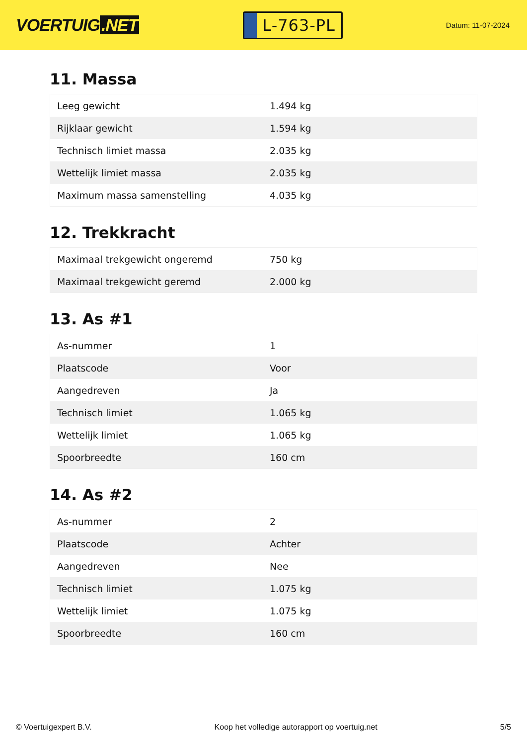VOERTUIG.NET
L-763-PL
Datum: 11-07-2024
11. Massa
| Leeg gewicht | 1.494 kg |
| Rijklaar gewicht | 1.594 kg |
| Technisch limiet massa | 2.035 kg |
| Wettelijk limiet massa | 2.035 kg |
| Maximum massa samenstelling | 4.035 kg |
12. Trekkracht
| Maximaal trekgewicht ongeremd | 750 kg |
| Maximaal trekgewicht geremd | 2.000 kg |
13. As #1
| As-nummer | 1 |
| Plaatscode | Voor |
| Aangedreven | Ja |
| Technisch limiet | 1.065 kg |
| Wettelijk limiet | 1.065 kg |
| Spoorbreedte | 160 cm |
14. As #2
| As-nummer | 2 |
| Plaatscode | Achter |
| Aangedreven | Nee |
| Technisch limiet | 1.075 kg |
| Wettelijk limiet | 1.075 kg |
| Spoorbreedte | 160 cm |
© Voertuigexpert B.V. Koop het volledige autorapport op voertuig.net 5/5